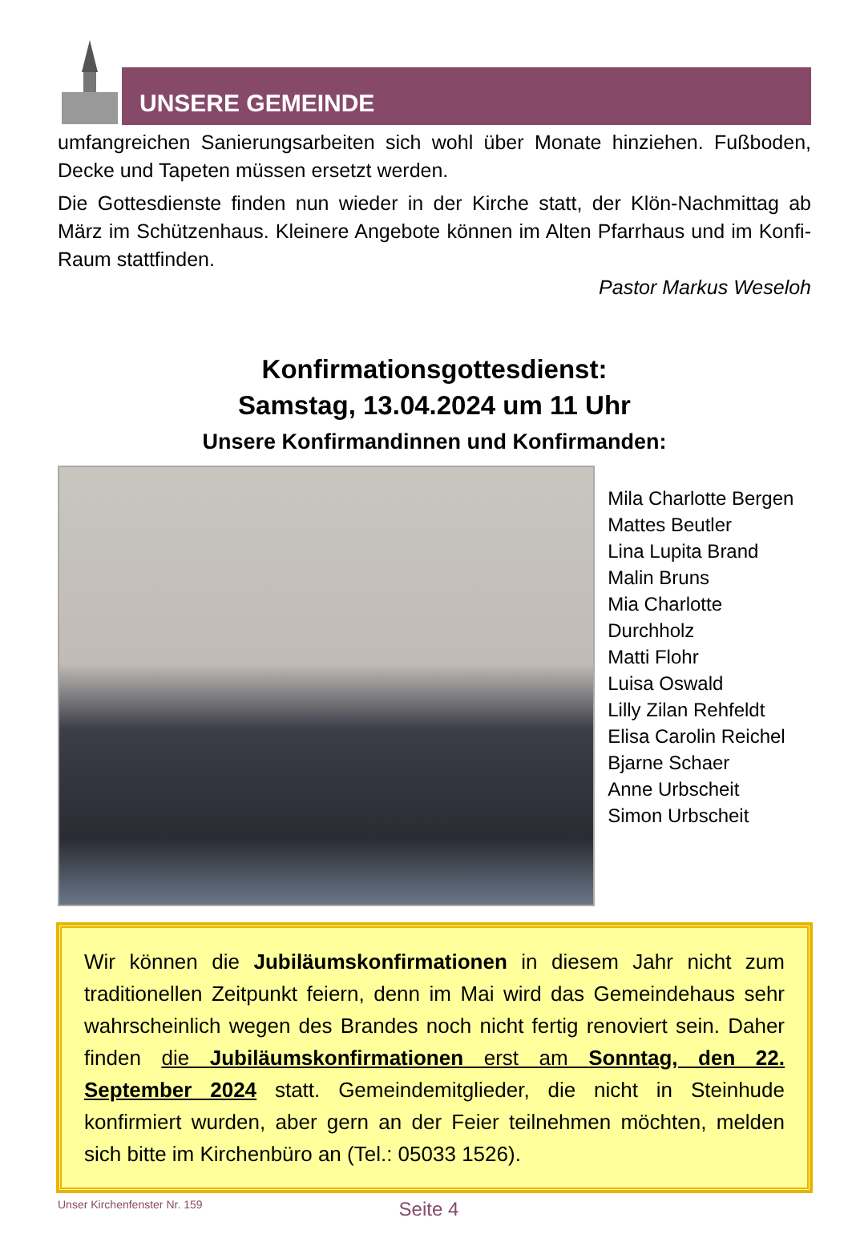UNSERE GEMEINDE
umfangreichen Sanierungsarbeiten sich wohl über Monate hinziehen. Fußboden, Decke und Tapeten müssen ersetzt werden.
Die Gottesdienste finden nun wieder in der Kirche statt, der Klön-Nachmittag ab März im Schützenhaus. Kleinere Angebote können im Alten Pfarrhaus und im Konfi-Raum stattfinden.
Pastor Markus Weseloh
Konfirmationsgottesdienst:
Samstag, 13.04.2024 um 11 Uhr
Unsere Konfirmandinnen und Konfirmanden:
Mila Charlotte Bergen
Mattes Beutler
Lina Lupita Brand
Malin Bruns
Mia Charlotte Durchholz
Matti Flohr
Luisa Oswald
Lilly Zilan Rehfeldt
Elisa Carolin Reichel
Bjarne Schaer
Anne Urbscheit
Simon Urbscheit
Wir können die Jubiläumskonfirmationen in diesem Jahr nicht zum traditionellen Zeitpunkt feiern, denn im Mai wird das Gemeindehaus sehr wahrscheinlich wegen des Brandes noch nicht fertig renoviert sein. Daher finden die Jubiläumskonfirmationen erst am Sonntag, den 22. September 2024 statt. Gemeindemitglieder, die nicht in Steinhude konfirmiert wurden, aber gern an der Feier teilnehmen möchten, melden sich bitte im Kirchenbüro an (Tel.: 05033 1526).
Unser Kirchenfenster Nr. 159 Seite 4